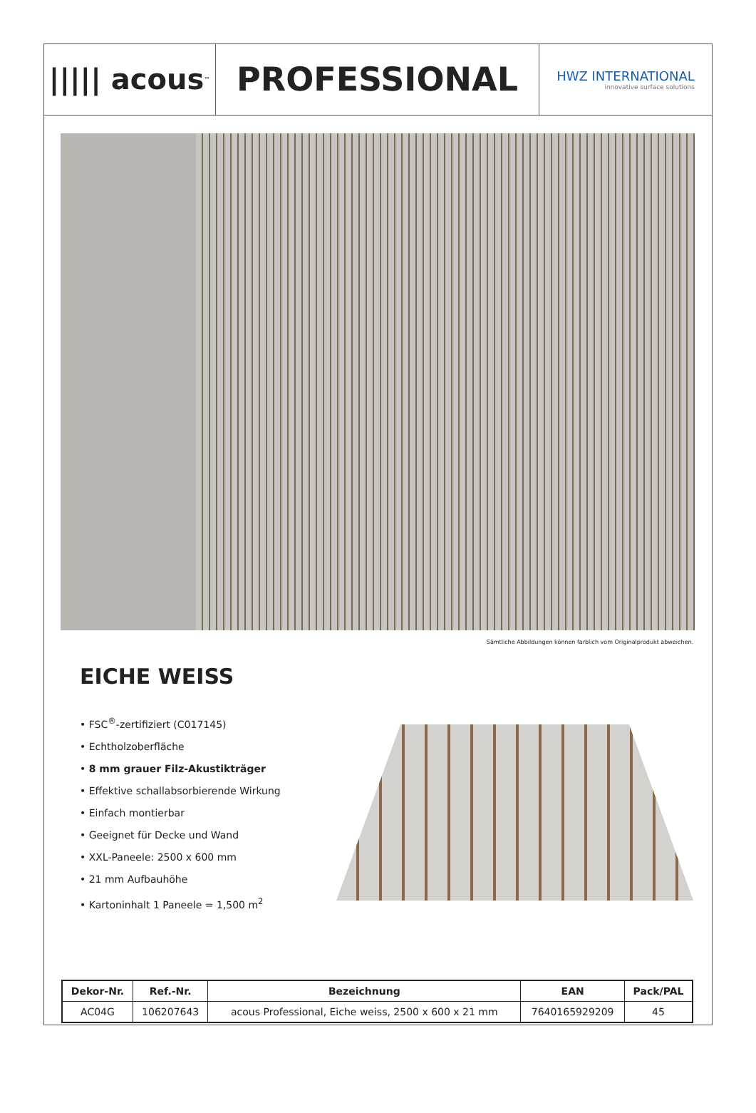||||| acous<sup>™</sup>
PROFESSIONAL
HWZ INTERNATIONAL
innovative surface solutions
Sämtliche Abbildungen können farblich vom Originalprodukt abweichen.
EICHE WEISS
• FSC<sup>®</sup>-zertifiziert (C017145)
• Echtholzoberfläche
• 8 mm grauer Filz-Akustikträger
• Effektive schallabsorbierende Wirkung
• Einfach montierbar
• Geeignet für Decke und Wand
• XXL-Paneele: 2500 x 600 mm
• 21 mm Aufbauhöhe
• Kartoninhalt 1 Paneele = 1,500 m<sup>2</sup>
| Dekor-Nr. | Ref.-Nr. | Bezeichnung | EAN | Pack/PAL |
| --- | --- | --- | --- | --- |
| AC04G | 106207643 | acous Professional, Eiche weiss, 2500 x 600 x 21 mm | 7640165929209 | 45 |